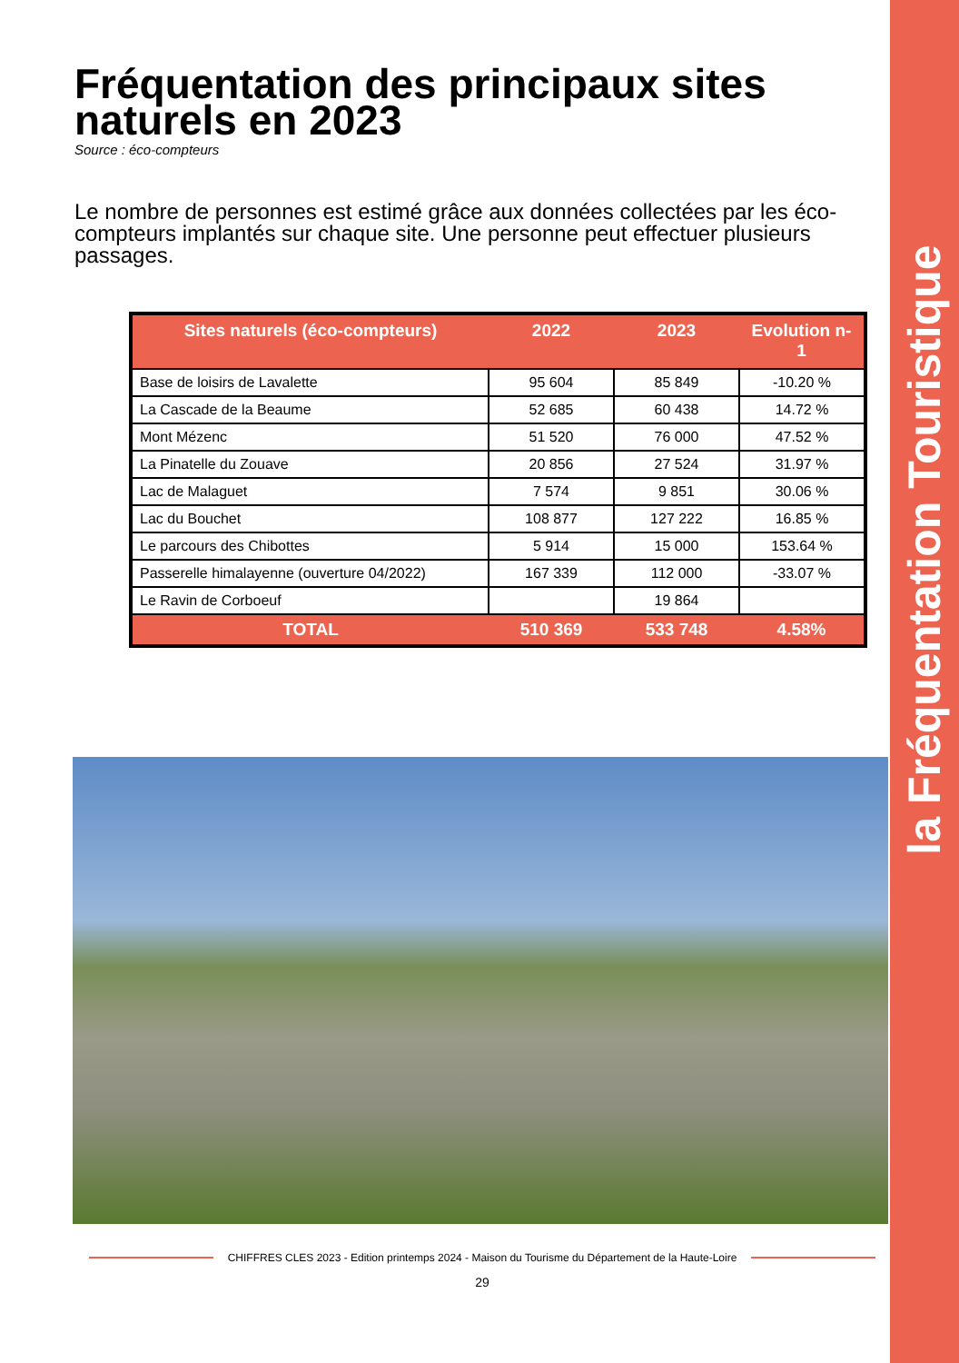la Fréquentation Touristique
Fréquentation des principaux sites naturels en 2023
Source : éco-compteurs
Le nombre de personnes est estimé grâce aux données collectées par les éco-compteurs implantés sur chaque site. Une personne peut effectuer plusieurs passages.
| Sites naturels (éco-compteurs) | 2022 | 2023 | Evolution n-1 |
| --- | --- | --- | --- |
| Base de loisirs de Lavalette | 95 604 | 85 849 | -10.20 % |
| La Cascade de la Beaume | 52 685 | 60 438 | 14.72 % |
| Mont Mézenc | 51 520 | 76 000 | 47.52 % |
| La Pinatelle du Zouave | 20 856 | 27 524 | 31.97 % |
| Lac de Malaguet | 7 574 | 9 851 | 30.06 % |
| Lac du Bouchet | 108 877 | 127 222 | 16.85 % |
| Le parcours des Chibottes | 5 914 | 15 000 | 153.64 % |
| Passerelle himalayenne (ouverture 04/2022) | 167 339 | 112 000 | -33.07 % |
| Le Ravin de Corboeuf | | 19 864 | |
| TOTAL | 510 369 | 533 748 | 4.58% |
CHIFFRES CLES 2023 - Edition printemps 2024 - Maison du Tourisme du Département de la Haute-Loire
29